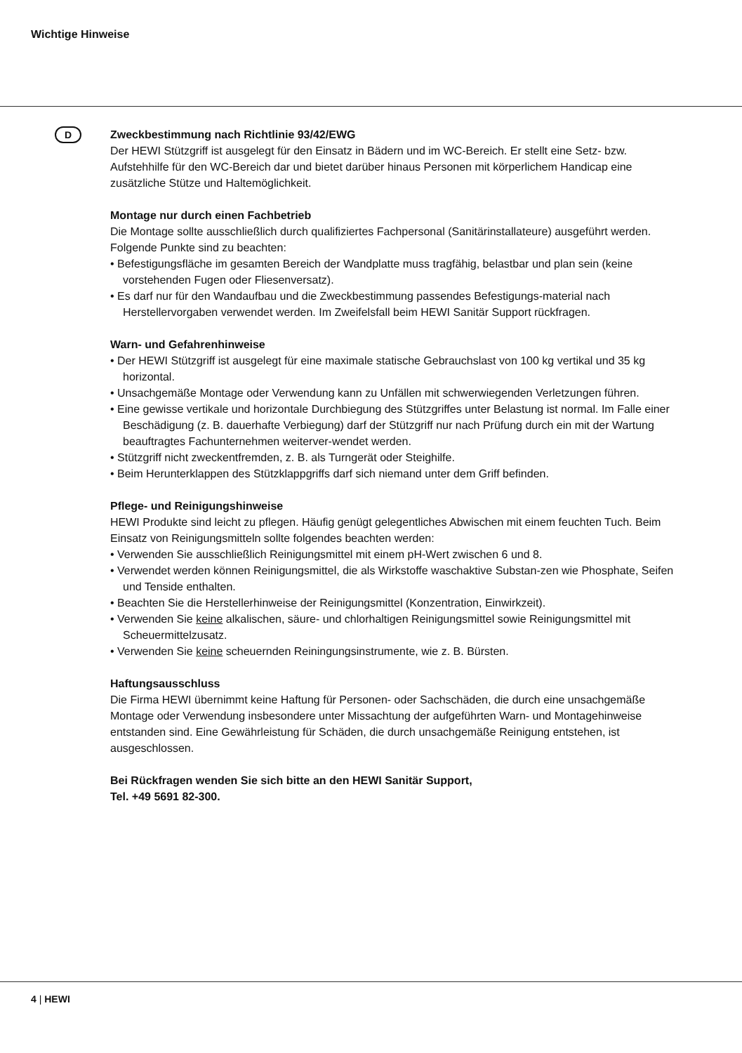Wichtige Hinweise
D
Zweckbestimmung nach Richtlinie 93/42/EWG
Der HEWI Stützgriff ist ausgelegt für den Einsatz in Bädern und im WC-Bereich. Er stellt eine Setz- bzw. Aufstehhilfe für den WC-Bereich dar und bietet darüber hinaus Personen mit körperlichem Handicap eine zusätzliche Stütze und Haltemöglichkeit.
Montage nur durch einen Fachbetrieb
Die Montage sollte ausschließlich durch qualifiziertes Fachpersonal (Sanitärinstallateure) ausgeführt werden. Folgende Punkte sind zu beachten:
• Befestigungsfläche im gesamten Bereich der Wandplatte muss tragfähig, belastbar und plan sein (keine vorstehenden Fugen oder Fliesenversatz).
• Es darf nur für den Wandaufbau und die Zweckbestimmung passendes Befestigungs-material nach Herstellervorgaben verwendet werden. Im Zweifelsfall beim HEWI Sanitär Support rückfragen.
Warn- und Gefahrenhinweise
• Der HEWI Stützgriff ist ausgelegt für eine maximale statische Gebrauchslast von 100 kg vertikal und 35 kg horizontal.
• Unsachgemäße Montage oder Verwendung kann zu Unfällen mit schwerwiegenden Verletzungen führen.
• Eine gewisse vertikale und horizontale Durchbiegung des Stützgriffes unter Belastung ist normal. Im Falle einer Beschädigung (z. B. dauerhafte Verbiegung) darf der Stützgriff nur nach Prüfung durch ein mit der Wartung beauftragtes Fachunternehmen weiterver-wendet werden.
• Stützgriff nicht zweckentfremden, z. B. als Turngerät oder Steighilfe.
• Beim Herunterklappen des Stützklappgriffs darf sich niemand unter dem Griff befinden.
Pflege- und Reinigungshinweise
HEWI Produkte sind leicht zu pflegen. Häufig genügt gelegentliches Abwischen mit einem feuchten Tuch. Beim Einsatz von Reinigungsmitteln sollte folgendes beachten werden:
• Verwenden Sie ausschließlich Reinigungsmittel mit einem pH-Wert zwischen 6 und 8.
• Verwendet werden können Reinigungsmittel, die als Wirkstoffe waschaktive Substan-zen wie Phosphate, Seifen und Tenside enthalten.
• Beachten Sie die Herstellerhinweise der Reinigungsmittel (Konzentration, Einwirkzeit).
• Verwenden Sie keine alkalischen, säure- und chlorhaltigen Reinigungsmittel sowie Reinigungsmittel mit Scheuermittelzusatz.
• Verwenden Sie keine scheuernden Reiningungsinstrumente, wie z. B. Bürsten.
Haftungsausschluss
Die Firma HEWI übernimmt keine Haftung für Personen- oder Sachschäden, die durch eine unsachgemäße Montage oder Verwendung insbesondere unter Missachtung der aufgeführten Warn- und Montagehinweise entstanden sind. Eine Gewährleistung für Schäden, die durch unsachgemäße Reinigung entstehen, ist ausgeschlossen.
Bei Rückfragen wenden Sie sich bitte an den HEWI Sanitär Support,
Tel. +49 5691 82-300.
4 | HEWI